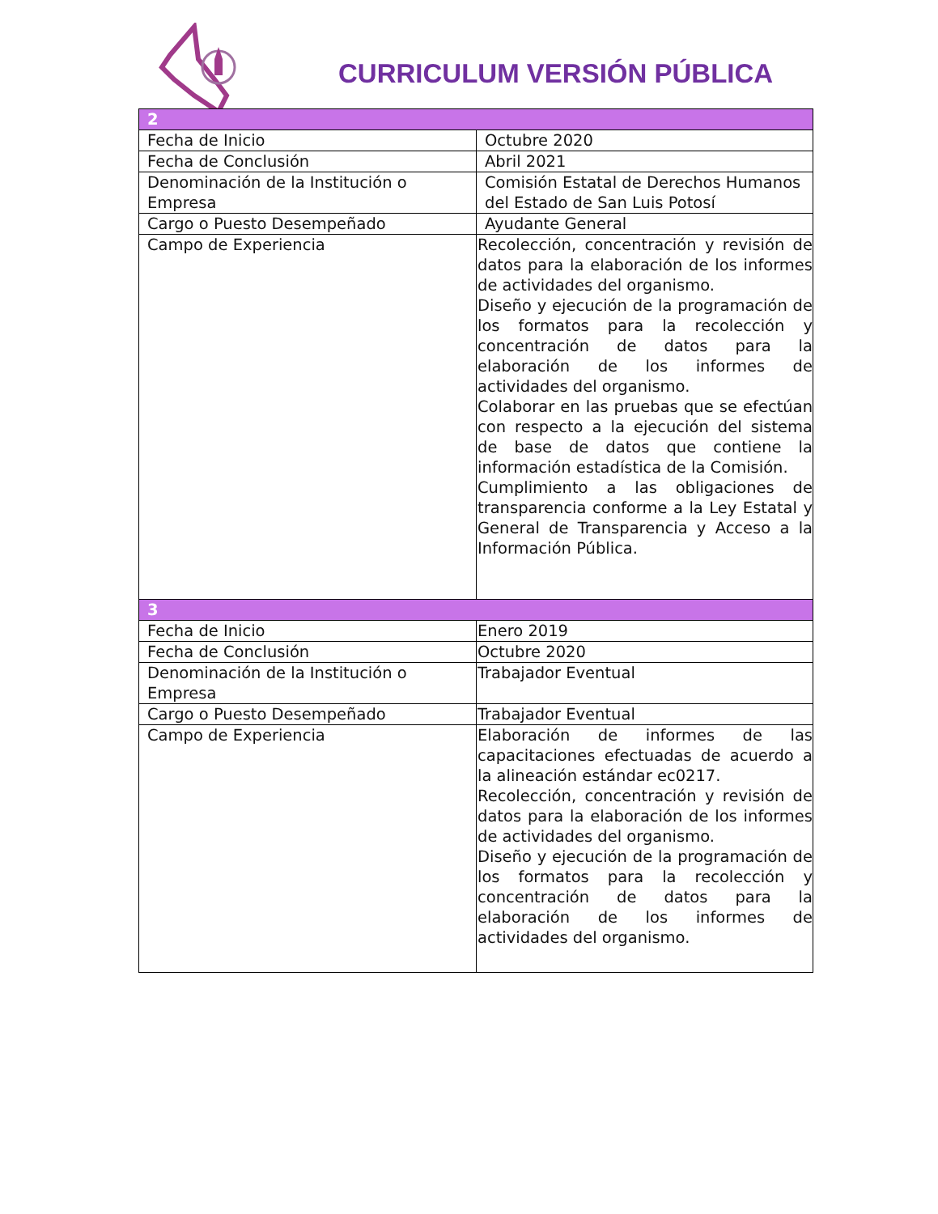CURRICULUM VERSIÓN PÚBLICA
| 2 | |
| Fecha de Inicio | Octubre 2020 |
| Fecha de Conclusión | Abril 2021 |
| Denominación de la Institución o Empresa | Comisión Estatal de Derechos Humanos del Estado de San Luis Potosí |
| Cargo o Puesto Desempeñado | Ayudante General |
| Campo de Experiencia | Recolección, concentración y revisión de datos para la elaboración de los informes de actividades del organismo. Diseño y ejecución de la programación de los formatos para la recolección y concentración de datos para la elaboración de los informes de actividades del organismo. Colaborar en las pruebas que se efectúan con respecto a la ejecución del sistema de base de datos que contiene la información estadística de la Comisión. Cumplimiento a las obligaciones de transparencia conforme a la Ley Estatal y General de Transparencia y Acceso a la Información Pública. |
| 3 | |
| Fecha de Inicio | Enero 2019 |
| Fecha de Conclusión | Octubre 2020 |
| Denominación de la Institución o Empresa | Trabajador Eventual |
| Cargo o Puesto Desempeñado | Trabajador Eventual |
| Campo de Experiencia | Elaboración de informes de las capacitaciones efectuadas de acuerdo a la alineación estándar ec0217. Recolección, concentración y revisión de datos para la elaboración de los informes de actividades del organismo. Diseño y ejecución de la programación de los formatos para la recolección y concentración de datos para la elaboración de los informes de actividades del organismo. |